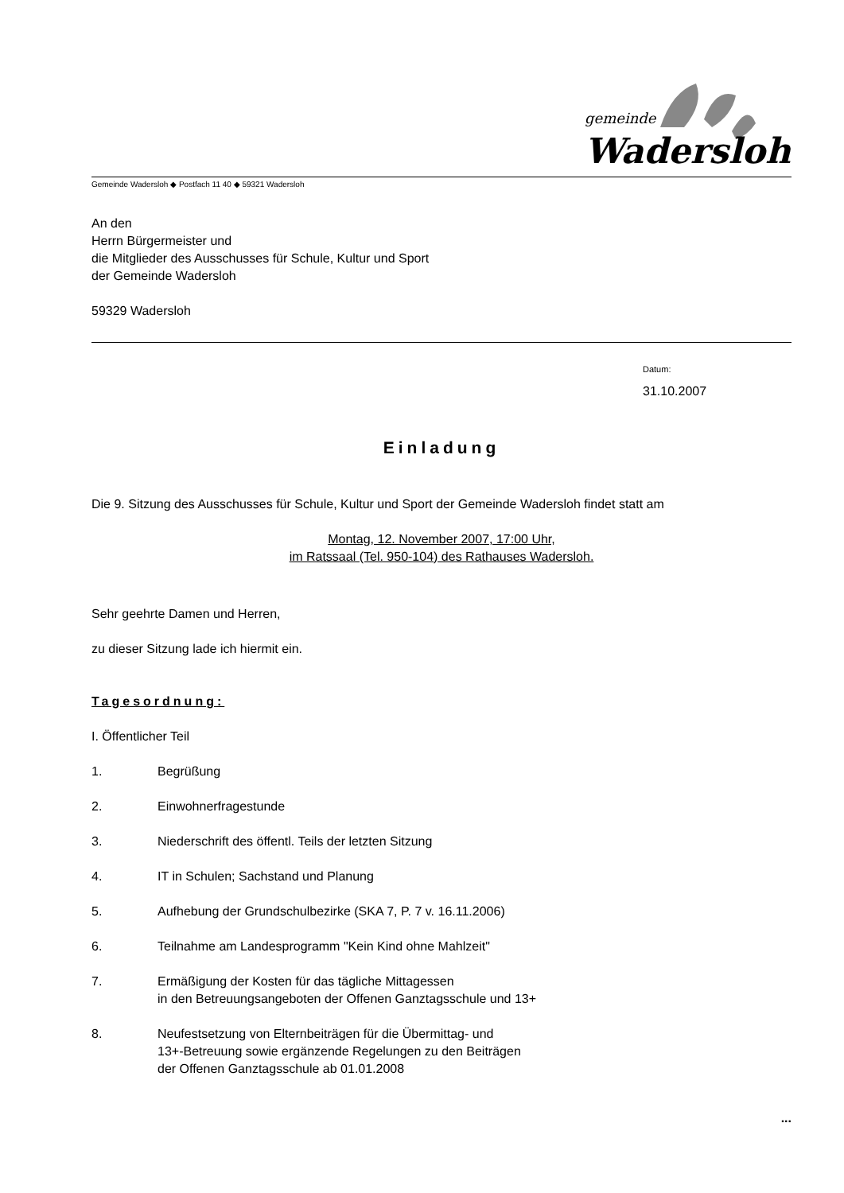gemeinde
Wadersloh
Gemeinde Wadersloh ◆ Postfach 11 40 ◆ 59321 Wadersloh
An den
Herrn Bürgermeister und
die Mitglieder des Ausschusses für Schule, Kultur und Sport
der Gemeinde Wadersloh
59329 Wadersloh
Datum:
31.10.2007
Einladung
Die 9. Sitzung des Ausschusses für Schule, Kultur und Sport der Gemeinde Wadersloh findet statt am
Montag, 12. November 2007, 17:00 Uhr,
im Ratssaal (Tel. 950-104) des Rathauses Wadersloh.
Sehr geehrte Damen und Herren,
zu dieser Sitzung lade ich hiermit ein.
Tagesordnung:
I. Öffentlicher Teil
1. Begrüßung
2. Einwohnerfragestunde
3. Niederschrift des öffentl. Teils der letzten Sitzung
4. IT in Schulen; Sachstand und Planung
5. Aufhebung der Grundschulbezirke (SKA 7, P. 7 v. 16.11.2006)
6. Teilnahme am Landesprogramm "Kein Kind ohne Mahlzeit"
7. Ermäßigung der Kosten für das tägliche Mittagessen
in den Betreuungsangeboten der Offenen Ganztagsschule und 13+
8. Neufestsetzung von Elternbeiträgen für die Übermittag- und
13+-Betreuung sowie ergänzende Regelungen zu den Beiträgen
der Offenen Ganztagsschule ab 01.01.2008
...